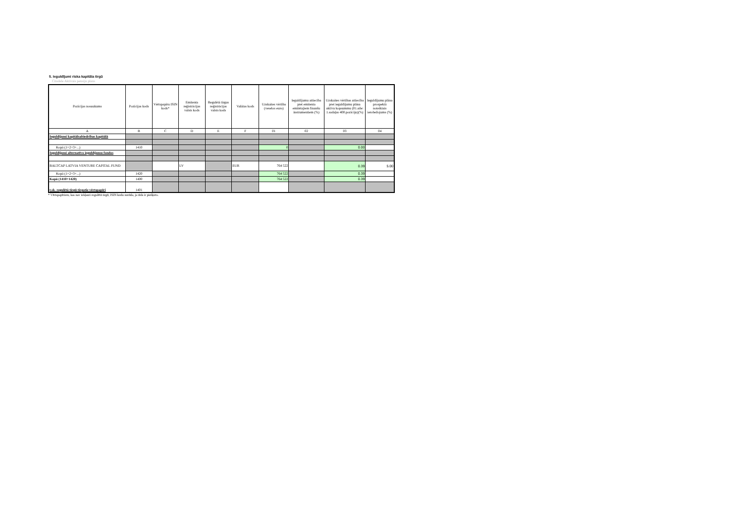5. Ieguldījumi riska kapitāla tirgū
Citadele Aktivais pensiju plans
| Pozīcijas nosaukums | Pozīcijas kods | Vērtspapīru ISIN kods* | Emitenta reģistrācijas valsts kods | Regulētā tirgus reģistrācijas valsts kods | Valūtas kods | Uzskaites vērtība (veselos euro) | Ieguldījumu attiecība pret emitenta emitētajiem finanšu instrumentiem (%) | Uzskaites vērtības attiecība pret ieguldījumu plāna aktīvu kopsummu (01.aile: 1.sadaļas 400.pozīciju)(%) | Ieguldījumu plāna prospektā noteiktais ierobežojums (%) |
| --- | --- | --- | --- | --- | --- | --- | --- | --- | --- |
| A | B | C | D | E | F | 01 | 02 | 03 | 04 |
| Ieguldījumi kapitālsabiedrības kapitālā | | | | | | | | | |
| Kopā (1+2+3+...) | 1410 | | | | | 0 | | 0.00 | |
| Ieguldījumi alternatīvo ieguldījumu fondos | | | | | | | | | |
| BALTCAP LATVIA VENTURE CAPITAL FUND | | | LV | | EUR | 764 522 | | 0.39 | 5.00 |
| Kopā (1+2+3+...) | 1420 | | | | | 764 522 | | 0.39 | |
| Kopā (1410+1420) | 1400 | | | | | 764 522 | | 0.39 | |
| t.sk. regulētā tirgū tirgotie vērtspapīri | 1401 | | | | | | | | |
* Vērtspapīriem, kas nav iekļauti regulētā tirgū, ISIN kodu norāda, ja tāds ir piešķirts.